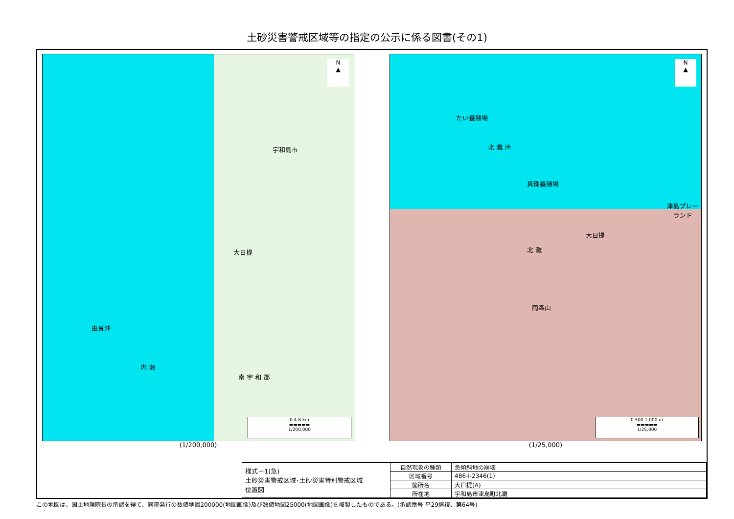土砂災害警戒区域等の指定の公示に係る図書(その1)
N
▲
宇和島市
大日提
南 宇 和 郡
由良沖
内 海
0 4 8 km
▬▬▬▬▬
1/200,000
(1/200,000)
N
▲
たい養殖場
北 灘 湾
真珠養殖場
津島ブレーランド
北 灘
雨森山
大日提
0 500 1,000 m
▬▬▬▬▬
1/25,000
(1/25,000)
| 様式－1(急) 土砂災害警戒区域･土砂災害特別警戒区域 位置図 | 自然現象の種類 | 急傾斜地の崩壊 |
| | 区域番号 | 486-Ⅰ-2346(1) |
| | 箇所名 | 大日提(A) |
| | 所在地 | 宇和島市津島町北灘 |
この地図は、国土地理院長の承認を得て、同院発行の数値地図200000(地図画像)及び数値地図25000(地図画像)を複製したものである。(承認番号 平29情複、第64号)